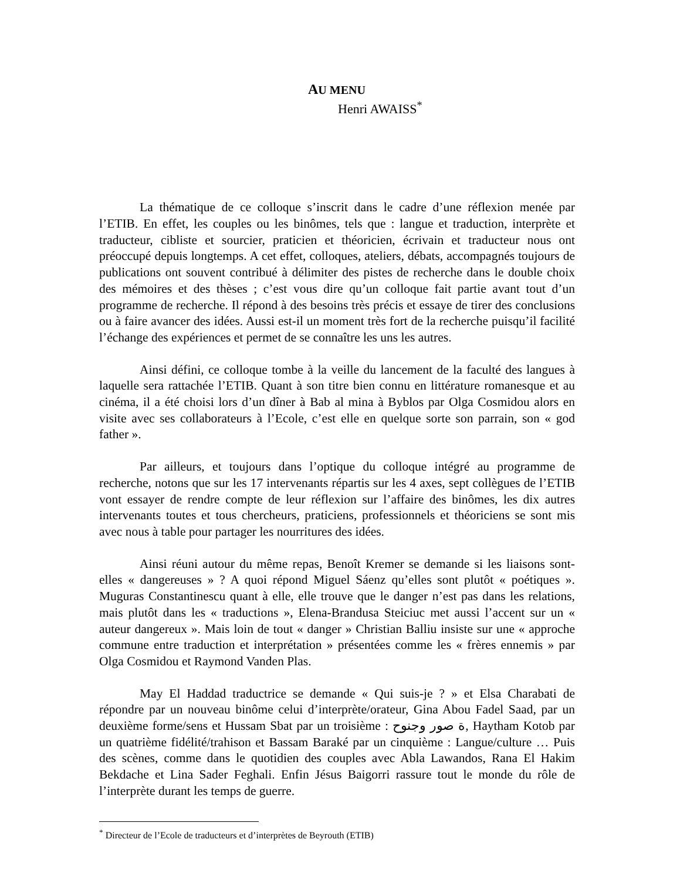AU MENU
Henri AWAISS<sup>*</sup>
La thématique de ce colloque s’inscrit dans le cadre d’une réflexion menée par l’ETIB. En effet, les couples ou les binômes, tels que : langue et traduction, interprète et traducteur, cibliste et sourcier, praticien et théoricien, écrivain et traducteur nous ont préoccupé depuis longtemps. A cet effet, colloques, ateliers, débats, accompagnés toujours de publications ont souvent contribué à délimiter des pistes de recherche dans le double choix des mémoires et des thèses ; c’est vous dire qu’un colloque fait partie avant tout d’un programme de recherche. Il répond à des besoins très précis et essaye de tirer des conclusions ou à faire avancer des idées. Aussi est-il un moment très fort de la recherche puisqu’il facilité l’échange des expériences et permet de se connaître les uns les autres.
Ainsi défini, ce colloque tombe à la veille du lancement de la faculté des langues à laquelle sera rattachée l’ETIB. Quant à son titre bien connu en littérature romanesque et au cinéma, il a été choisi lors d’un dîner à Bab al mina à Byblos par Olga Cosmidou alors en visite avec ses collaborateurs à l’Ecole, c’est elle en quelque sorte son parrain, son « god father ».
Par ailleurs, et toujours dans l’optique du colloque intégré au programme de recherche, notons que sur les 17 intervenants répartis sur les 4 axes, sept collègues de l’ETIB vont essayer de rendre compte de leur réflexion sur l’affaire des binômes, les dix autres intervenants toutes et tous chercheurs, praticiens, professionnels et théoriciens se sont mis avec nous à table pour partager les nourritures des idées.
Ainsi réuni autour du même repas, Benoît Kremer se demande si les liaisons sont-elles « dangereuses » ? A quoi répond Miguel Sáenz qu’elles sont plutôt « poétiques ». Muguras Constantinescu quant à elle, elle trouve que le danger n’est pas dans les relations, mais plutôt dans les « traductions », Elena-Brandusa Steiciuc met aussi l’accent sur un « auteur dangereux ». Mais loin de tout « danger » Christian Balliu insiste sur une « approche commune entre traduction et interprétation » présentées comme les « frères ennemis » par Olga Cosmidou et Raymond Vanden Plas.
May El Haddad traductrice se demande « Qui suis-je ? » et Elsa Charabati de répondre par un nouveau binôme celui d’interprète/orateur, Gina Abou Fadel Saad, par un deuxième forme/sens et Hussam Sbat par un troisième : ة صور وجنوح, Haytham Kotob par un quatrième fidélité/trahison et Bassam Baraké par un cinquième : Langue/culture … Puis des scènes, comme dans le quotidien des couples avec Abla Lawandos, Rana El Hakim Bekdache et Lina Sader Feghali. Enfin Jésus Baigorri rassure tout le monde du rôle de l’interprète durant les temps de guerre.
<sup>*</sup> Directeur de l’Ecole de traducteurs et d’interprètes de Beyrouth (ETIB)